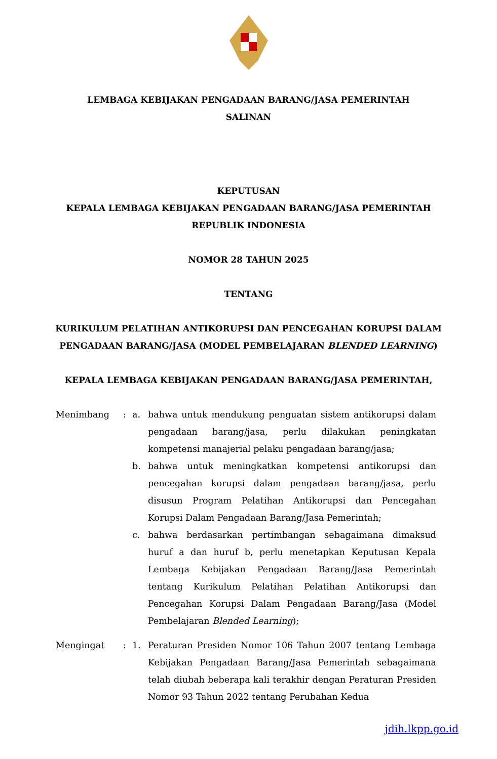LEMBAGA KEBIJAKAN PENGADAAN BARANG/JASA PEMERINTAH
SALINAN
KEPUTUSAN
KEPALA LEMBAGA KEBIJAKAN PENGADAAN BARANG/JASA PEMERINTAH
REPUBLIK INDONESIA
NOMOR 28 TAHUN 2025
TENTANG
KURIKULUM PELATIHAN ANTIKORUPSI DAN PENCEGAHAN KORUPSI DALAM
PENGADAAN BARANG/JASA (MODEL PEMBELAJARAN BLENDED LEARNING)
KEPALA LEMBAGA KEBIJAKAN PENGADAAN BARANG/JASA PEMERINTAH,
Menimbang : a. bahwa untuk mendukung penguatan sistem antikorupsi dalam pengadaan barang/jasa, perlu dilakukan peningkatan kompetensi manajerial pelaku pengadaan barang/jasa;
b. bahwa untuk meningkatkan kompetensi antikorupsi dan pencegahan korupsi dalam pengadaan barang/jasa, perlu disusun Program Pelatihan Antikorupsi dan Pencegahan Korupsi Dalam Pengadaan Barang/Jasa Pemerintah;
c. bahwa berdasarkan pertimbangan sebagaimana dimaksud huruf a dan huruf b, perlu menetapkan Keputusan Kepala Lembaga Kebijakan Pengadaan Barang/Jasa Pemerintah tentang Kurikulum Pelatihan Pelatihan Antikorupsi dan Pencegahan Korupsi Dalam Pengadaan Barang/Jasa (Model Pembelajaran Blended Learning);
Mengingat : 1. Peraturan Presiden Nomor 106 Tahun 2007 tentang Lembaga Kebijakan Pengadaan Barang/Jasa Pemerintah sebagaimana telah diubah beberapa kali terakhir dengan Peraturan Presiden Nomor 93 Tahun 2022 tentang Perubahan Kedua
jdih.lkpp.go.id